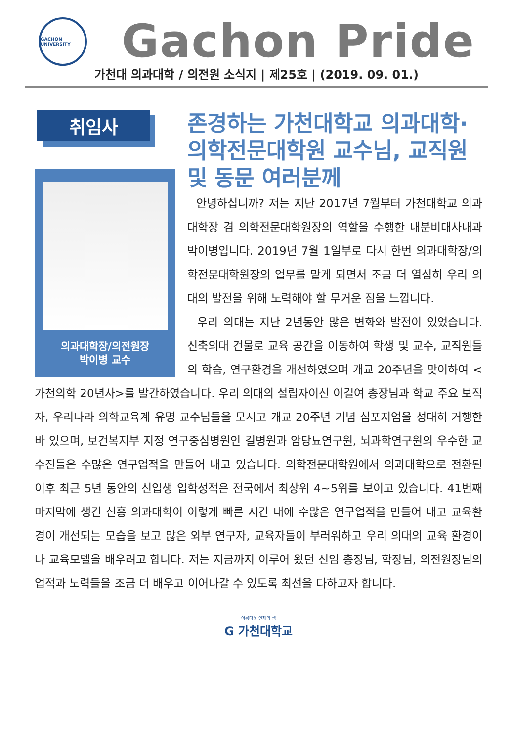GACHON UNIVERSITY
Gachon Pride
가천대 의과대학 / 의전원 소식지 | 제25호 | (2019. 09. 01.)
취임사
의과대학장/의전원장
박이병 교수
존경하는 가천대학교 의과대학·의학전문대학원 교수님, 교직원 및 동문 여러분께
안녕하십니까? 저는 지난 2017년 7월부터 가천대학교 의과대학장 겸 의학전문대학원장의 역할을 수행한 내분비대사내과 박이병입니다. 2019년 7월 1일부로 다시 한번 의과대학장/의학전문대학원장의 업무를 맡게 되면서 조금 더 열심히 우리 의대의 발전을 위해 노력해야 할 무거운 짐을 느낍니다.
우리 의대는 지난 2년동안 많은 변화와 발전이 있었습니다. 신축의대 건물로 교육 공간을 이동하여 학생 및 교수, 교직원들의 학습, 연구환경을 개선하였으며 개교 20주년을 맞이하여 <가천의학 20년사>를 발간하였습니다. 우리 의대의 설립자이신 이길여 총장님과 학교 주요 보직자, 우리나라 의학교육계 유명 교수님들을 모시고 개교 20주년 기념 심포지엄을 성대히 거행한 바 있으며, 보건복지부 지정 연구중심병원인 길병원과 암당뇨연구원, 뇌과학연구원의 우수한 교수진들은 수많은 연구업적을 만들어 내고 있습니다. 의학전문대학원에서 의과대학으로 전환된 이후 최근 5년 동안의 신입생 입학성적은 전국에서 최상위 4~5위를 보이고 있습니다. 41번째 마지막에 생긴 신흥 의과대학이 이렇게 빠른 시간 내에 수많은 연구업적을 만들어 내고 교육환경이 개선되는 모습을 보고 많은 외부 연구자, 교육자들이 부러워하고 우리 의대의 교육 환경이나 교육모델을 배우려고 합니다. 저는 지금까지 이루어 왔던 선임 총장님, 학장님, 의전원장님의 업적과 노력들을 조금 더 배우고 이어나갈 수 있도록 최선을 다하고자 합니다.
아름다운 인재의 샘
G 가천대학교